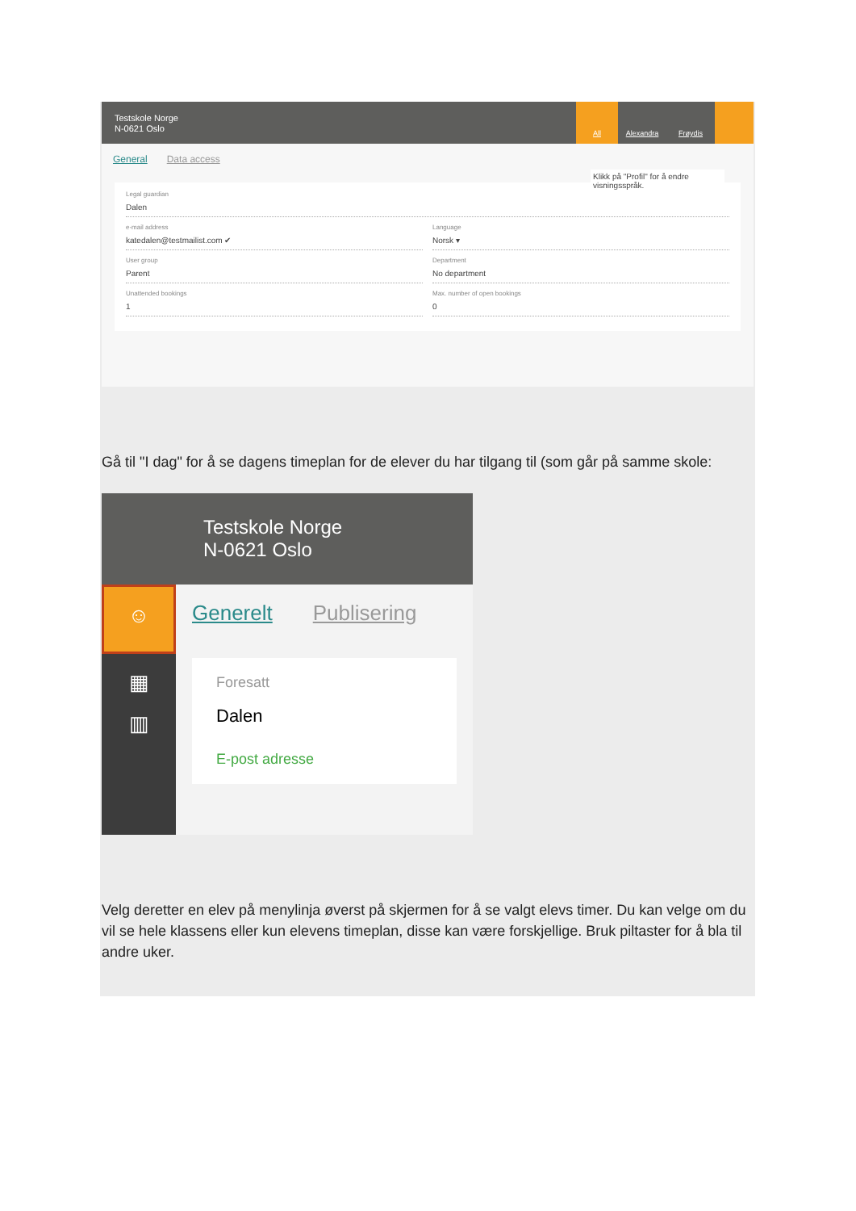Testskole Norge
N-0621 Oslo
All Alexandra Frøydis
General Data access
Klikk på "Profil" for å endre visningsspråk.
Legal guardian
Dalen
e-mail address
katedalen@testmailist.com ✔
Language
Norsk ▾
User group
Parent
Department
No department
Unattended bookings
1
Max. number of open bookings
0
Gå til "I dag" for å se dagens timeplan for de elever du har tilgang til (som går på samme skole:
Testskole Norge
N-0621 Oslo
☺
▦
▥
Generelt Publisering
Foresatt
Dalen
E-post adresse
Velg deretter en elev på menylinja øverst på skjermen for å se valgt elevs timer. Du kan velge om du vil se hele klassens eller kun elevens timeplan, disse kan være forskjellige. Bruk piltaster for å bla til andre uker.